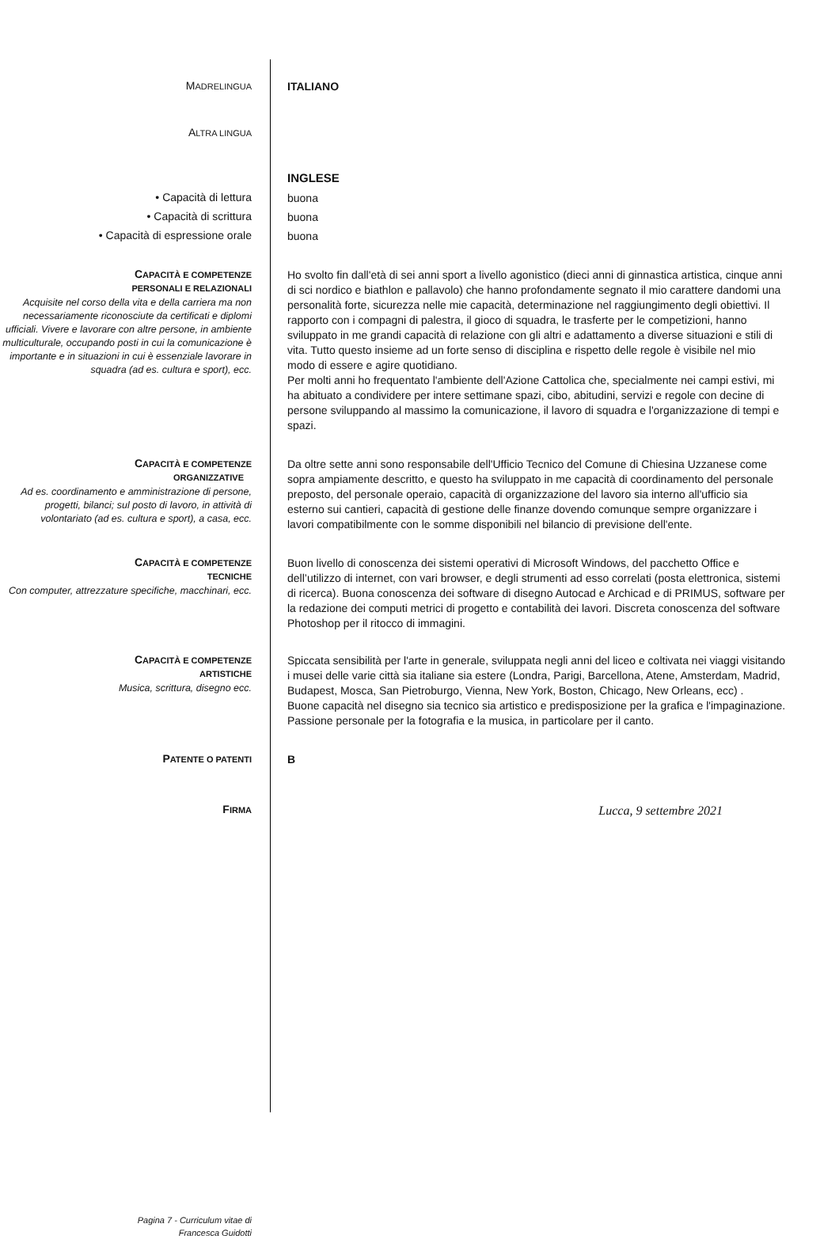MADRELINGUA
ITALIANO
ALTRA LINGUA
INGLESE
• Capacità di lettura
buona
• Capacità di scrittura
buona
• Capacità di espressione orale
buona
CAPACITÀ E COMPETENZE
PERSONALI E RELAZIONALI
Acquisite nel corso della vita e della carriera ma non necessariamente riconosciute da certificati e diplomi ufficiali. Vivere e lavorare con altre persone, in ambiente multiculturale, occupando posti in cui la comunicazione è importante e in situazioni in cui è essenziale lavorare in squadra (ad es. cultura e sport), ecc.
Ho svolto fin dall'età di sei anni sport a livello agonistico (dieci anni di ginnastica artistica, cinque anni di sci nordico e biathlon e pallavolo) che hanno profondamente segnato il mio carattere dandomi una personalità forte, sicurezza nelle mie capacità, determinazione nel raggiungimento degli obiettivi. Il rapporto con i compagni di palestra, il gioco di squadra, le trasferte per le competizioni, hanno sviluppato in me grandi capacità di relazione con gli altri e adattamento a diverse situazioni e stili di vita. Tutto questo insieme ad un forte senso di disciplina e rispetto delle regole è visibile nel mio modo di essere e agire quotidiano.
Per molti anni ho frequentato l'ambiente dell'Azione Cattolica che, specialmente nei campi estivi, mi ha abituato a condividere per intere settimane spazi, cibo, abitudini, servizi e regole con decine di persone sviluppando al massimo la comunicazione, il lavoro di squadra e l'organizzazione di tempi e spazi.
CAPACITÀ E COMPETENZE
ORGANIZZATIVE
Ad es. coordinamento e amministrazione di persone, progetti, bilanci; sul posto di lavoro, in attività di volontariato (ad es. cultura e sport), a casa, ecc.
Da oltre sette anni sono responsabile dell'Ufficio Tecnico del Comune di Chiesina Uzzanese come sopra ampiamente descritto, e questo ha sviluppato in me capacità di coordinamento del personale preposto, del personale operaio, capacità di organizzazione del lavoro sia interno all'ufficio sia esterno sui cantieri, capacità di gestione delle finanze dovendo comunque sempre organizzare i lavori compatibilmente con le somme disponibili nel bilancio di previsione dell'ente.
CAPACITÀ E COMPETENZE
TECNICHE
Con computer, attrezzature specifiche, macchinari, ecc.
Buon livello di conoscenza dei sistemi operativi di Microsoft Windows, del pacchetto Office e dell’utilizzo di internet, con vari browser, e degli strumenti ad esso correlati (posta elettronica, sistemi di ricerca). Buona conoscenza dei software di disegno Autocad e Archicad e di PRIMUS, software per la redazione dei computi metrici di progetto e contabilità dei lavori. Discreta conoscenza del software Photoshop per il ritocco di immagini.
CAPACITÀ E COMPETENZE
ARTISTICHE
Musica, scrittura, disegno ecc.
Spiccata sensibilità per l'arte in generale, sviluppata negli anni del liceo e coltivata nei viaggi visitando i musei delle varie città sia italiane sia estere (Londra, Parigi, Barcellona, Atene, Amsterdam, Madrid, Budapest, Mosca, San Pietroburgo, Vienna, New York, Boston, Chicago, New Orleans, ecc) .
Buone capacità nel disegno sia tecnico sia artistico e predisposizione per la grafica e l'impaginazione.
Passione personale per la fotografia e la musica, in particolare per il canto.
PATENTE O PATENTI
B
FIRMA
Lucca, 9 settembre 2021
Pagina 7 - Curriculum vitae di
Francesca Guidotti